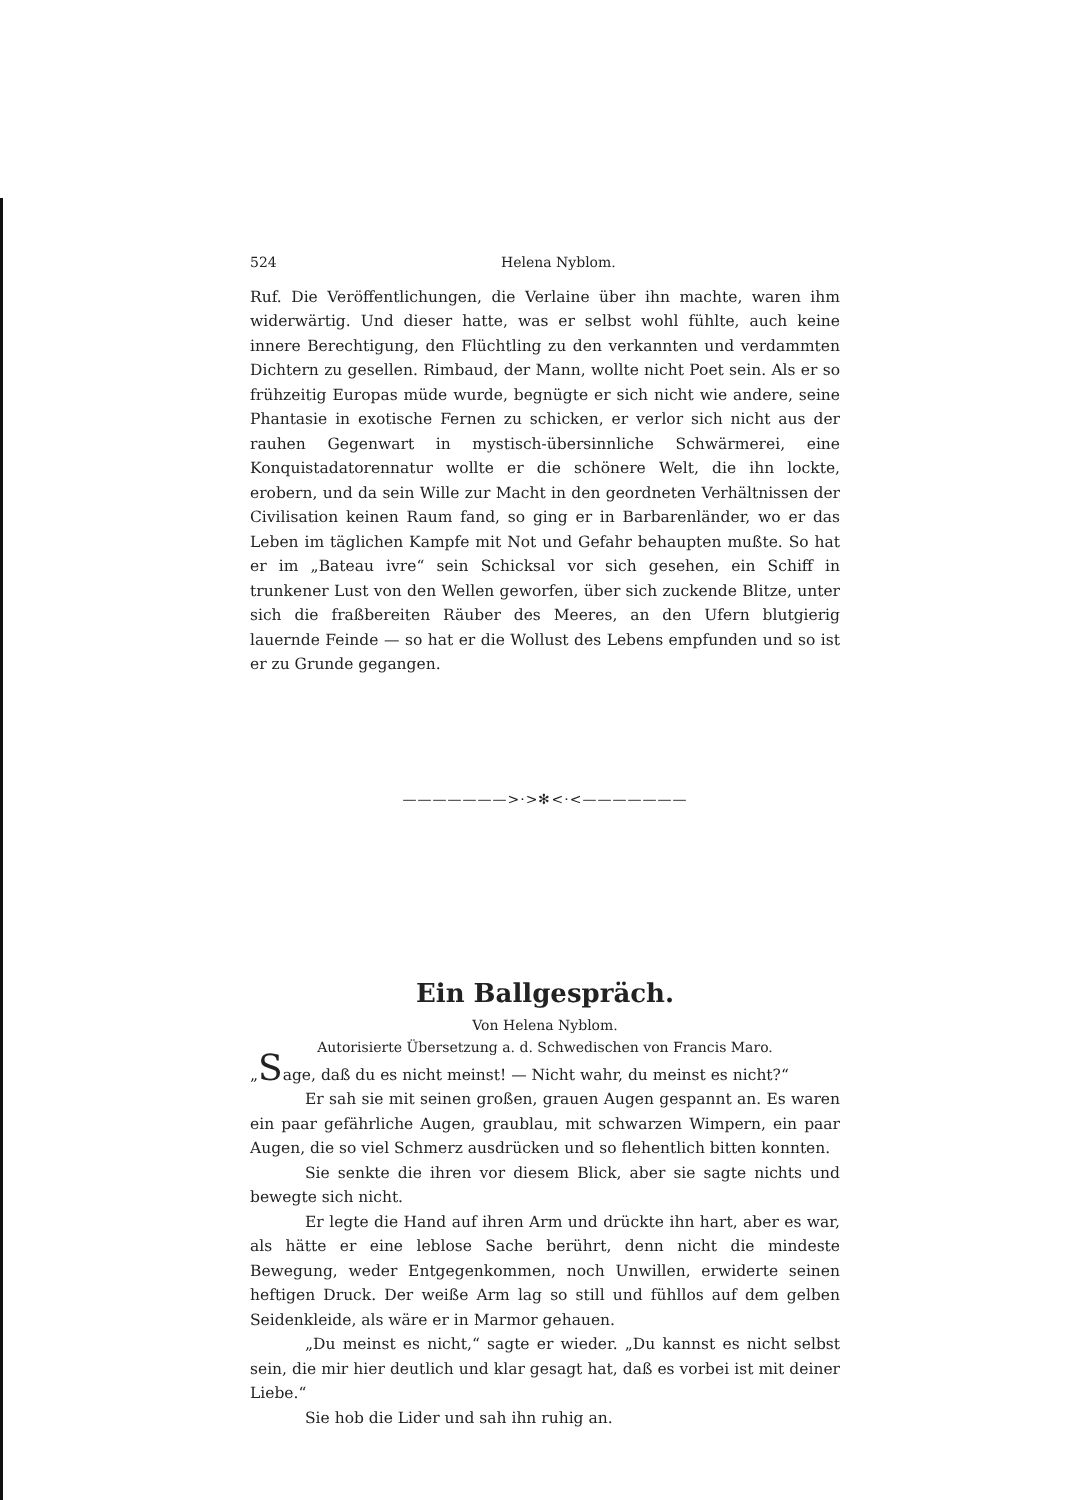524 Helena Nyblom.
Ruf. Die Veröffentlichungen, die Verlaine über ihn machte, waren ihm widerwärtig. Und dieser hatte, was er selbst wohl fühlte, auch keine innere Berechtigung, den Flüchtling zu den verkannten und verdammten Dichtern zu gesellen. Rimbaud, der Mann, wollte nicht Poet sein. Als er so frühzeitig Europas müde wurde, begnügte er sich nicht wie andere, seine Phantasie in exotische Fernen zu schicken, er verlor sich nicht aus der rauhen Gegenwart in mystisch-übersinnliche Schwärmerei, eine Konquistadatorennatur wollte er die schönere Welt, die ihn lockte, erobern, und da sein Wille zur Macht in den geordneten Verhältnissen der Civilisation keinen Raum fand, so ging er in Barbarenländer, wo er das Leben im täglichen Kampfe mit Not und Gefahr behaupten mußte. So hat er im „Bateau ivre“ sein Schicksal vor sich gesehen, ein Schiff in trunkener Lust von den Wellen geworfen, über sich zuckende Blitze, unter sich die fraßbereiten Räuber des Meeres, an den Ufern blutgierig lauernde Feinde — so hat er die Wollust des Lebens empfunden und so ist er zu Grunde gegangen.
———————>·>✻<·<———————
Ein Ballgespräch.
Von Helena Nyblom.
Autorisierte Übersetzung a. d. Schwedischen von Francis Maro.
„Sage, daß du es nicht meinst! — Nicht wahr, du meinst es nicht?“
Er sah sie mit seinen großen, grauen Augen gespannt an. Es waren ein paar gefährliche Augen, graublau, mit schwarzen Wimpern, ein paar Augen, die so viel Schmerz ausdrücken und so flehentlich bitten konnten.
Sie senkte die ihren vor diesem Blick, aber sie sagte nichts und bewegte sich nicht.
Er legte die Hand auf ihren Arm und drückte ihn hart, aber es war, als hätte er eine leblose Sache berührt, denn nicht die mindeste Bewegung, weder Entgegenkommen, noch Unwillen, erwiderte seinen heftigen Druck. Der weiße Arm lag so still und fühllos auf dem gelben Seidenkleide, als wäre er in Marmor gehauen.
„Du meinst es nicht,“ sagte er wieder. „Du kannst es nicht selbst sein, die mir hier deutlich und klar gesagt hat, daß es vorbei ist mit deiner Liebe.“
Sie hob die Lider und sah ihn ruhig an.